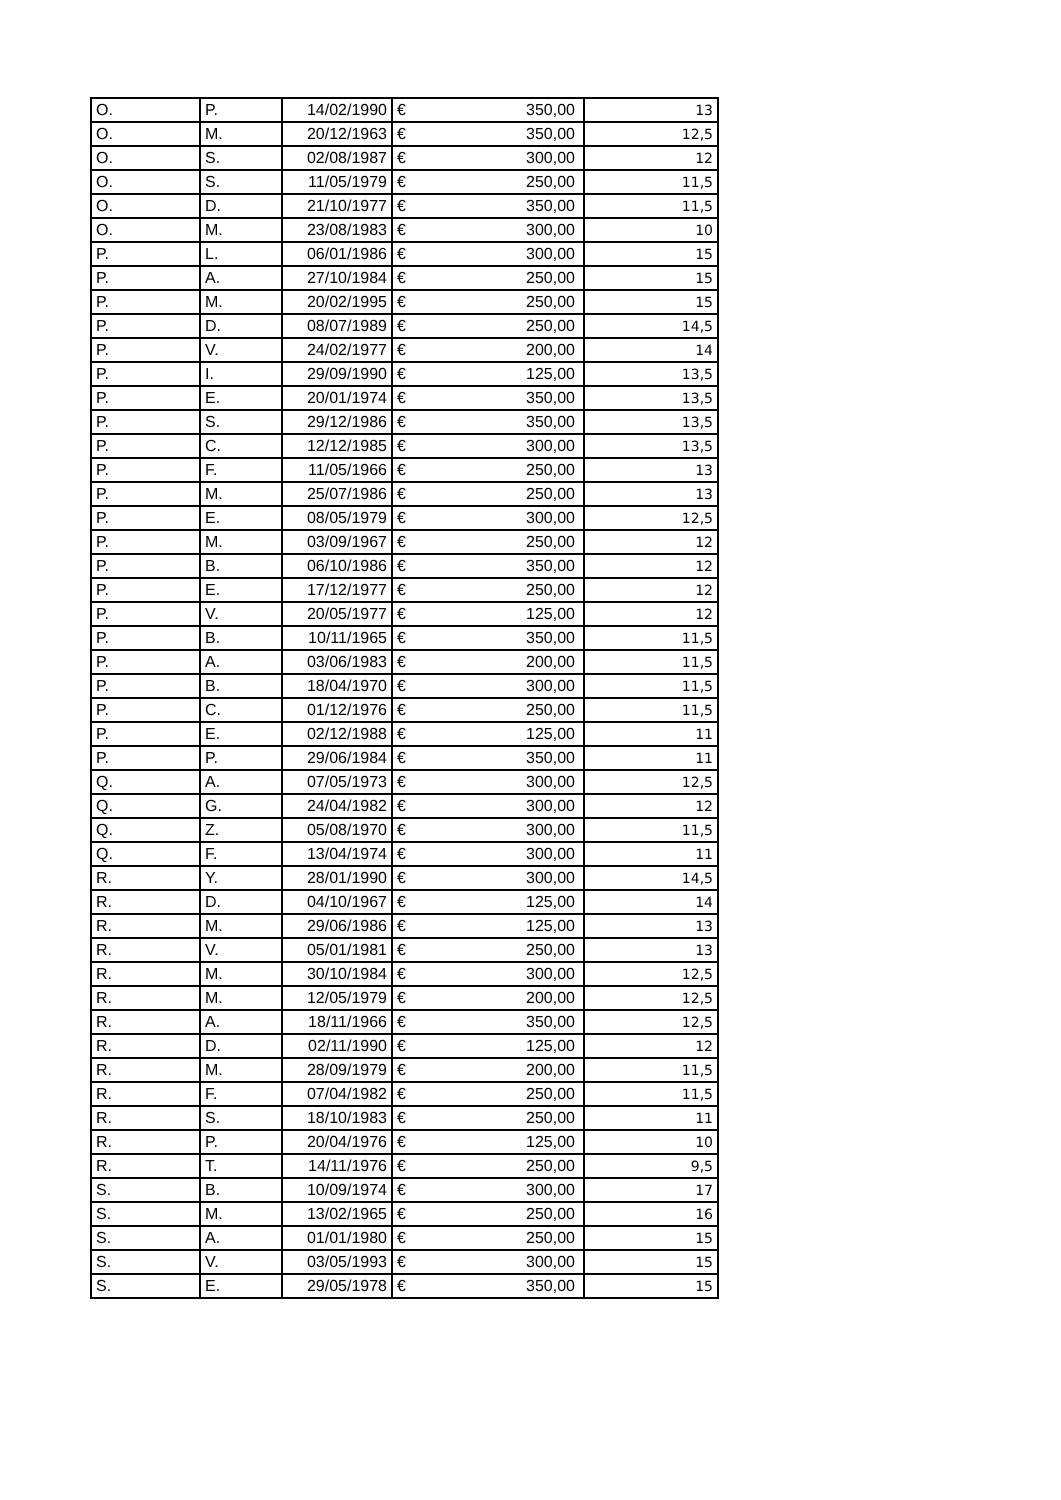| O. | P. | 14/02/1990 | € | 350,00 | 13 |
| O. | M. | 20/12/1963 | € | 350,00 | 12,5 |
| O. | S. | 02/08/1987 | € | 300,00 | 12 |
| O. | S. | 11/05/1979 | € | 250,00 | 11,5 |
| O. | D. | 21/10/1977 | € | 350,00 | 11,5 |
| O. | M. | 23/08/1983 | € | 300,00 | 10 |
| P. | L. | 06/01/1986 | € | 300,00 | 15 |
| P. | A. | 27/10/1984 | € | 250,00 | 15 |
| P. | M. | 20/02/1995 | € | 250,00 | 15 |
| P. | D. | 08/07/1989 | € | 250,00 | 14,5 |
| P. | V. | 24/02/1977 | € | 200,00 | 14 |
| P. | I. | 29/09/1990 | € | 125,00 | 13,5 |
| P. | E. | 20/01/1974 | € | 350,00 | 13,5 |
| P. | S. | 29/12/1986 | € | 350,00 | 13,5 |
| P. | C. | 12/12/1985 | € | 300,00 | 13,5 |
| P. | F. | 11/05/1966 | € | 250,00 | 13 |
| P. | M. | 25/07/1986 | € | 250,00 | 13 |
| P. | E. | 08/05/1979 | € | 300,00 | 12,5 |
| P. | M. | 03/09/1967 | € | 250,00 | 12 |
| P. | B. | 06/10/1986 | € | 350,00 | 12 |
| P. | E. | 17/12/1977 | € | 250,00 | 12 |
| P. | V. | 20/05/1977 | € | 125,00 | 12 |
| P. | B. | 10/11/1965 | € | 350,00 | 11,5 |
| P. | A. | 03/06/1983 | € | 200,00 | 11,5 |
| P. | B. | 18/04/1970 | € | 300,00 | 11,5 |
| P. | C. | 01/12/1976 | € | 250,00 | 11,5 |
| P. | E. | 02/12/1988 | € | 125,00 | 11 |
| P. | P. | 29/06/1984 | € | 350,00 | 11 |
| Q. | A. | 07/05/1973 | € | 300,00 | 12,5 |
| Q. | G. | 24/04/1982 | € | 300,00 | 12 |
| Q. | Z. | 05/08/1970 | € | 300,00 | 11,5 |
| Q. | F. | 13/04/1974 | € | 300,00 | 11 |
| R. | Y. | 28/01/1990 | € | 300,00 | 14,5 |
| R. | D. | 04/10/1967 | € | 125,00 | 14 |
| R. | M. | 29/06/1986 | € | 125,00 | 13 |
| R. | V. | 05/01/1981 | € | 250,00 | 13 |
| R. | M. | 30/10/1984 | € | 300,00 | 12,5 |
| R. | M. | 12/05/1979 | € | 200,00 | 12,5 |
| R. | A. | 18/11/1966 | € | 350,00 | 12,5 |
| R. | D. | 02/11/1990 | € | 125,00 | 12 |
| R. | M. | 28/09/1979 | € | 200,00 | 11,5 |
| R. | F. | 07/04/1982 | € | 250,00 | 11,5 |
| R. | S. | 18/10/1983 | € | 250,00 | 11 |
| R. | P. | 20/04/1976 | € | 125,00 | 10 |
| R. | T. | 14/11/1976 | € | 250,00 | 9,5 |
| S. | B. | 10/09/1974 | € | 300,00 | 17 |
| S. | M. | 13/02/1965 | € | 250,00 | 16 |
| S. | A. | 01/01/1980 | € | 250,00 | 15 |
| S. | V. | 03/05/1993 | € | 300,00 | 15 |
| S. | E. | 29/05/1978 | € | 350,00 | 15 |